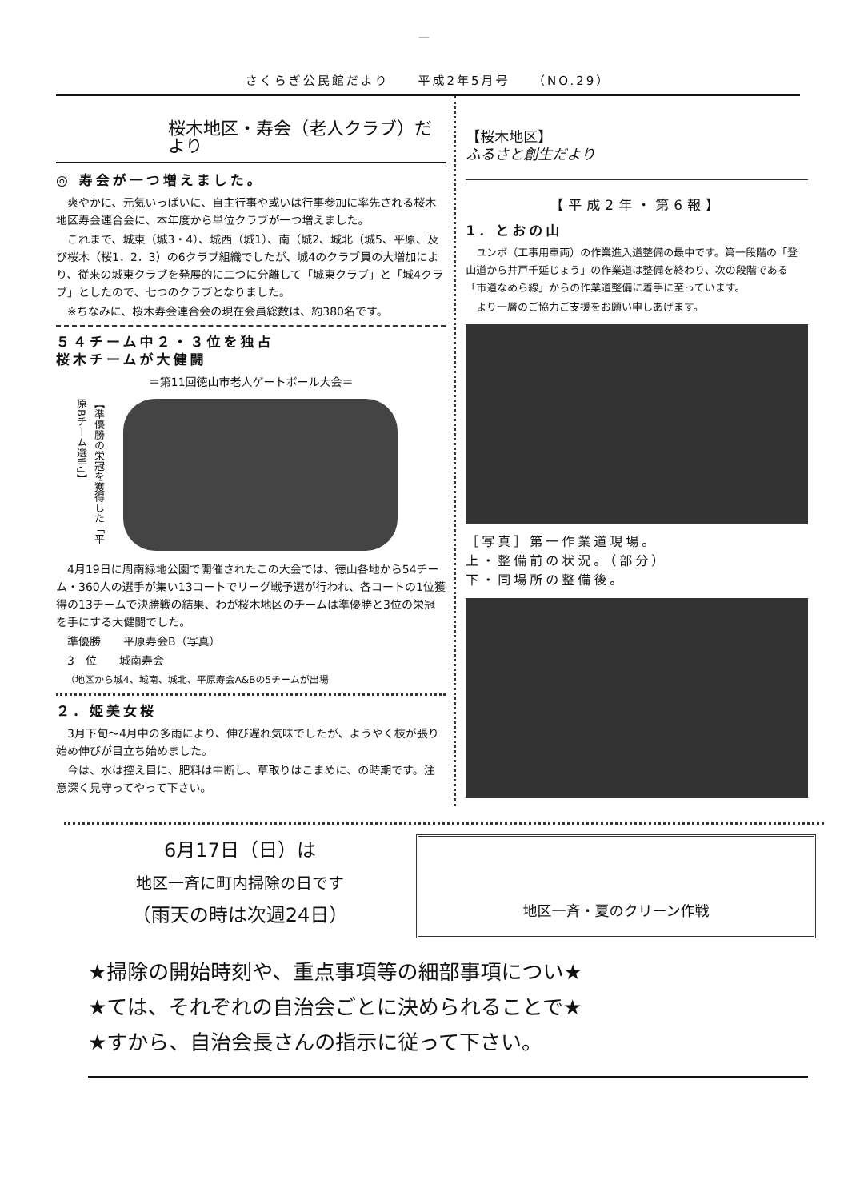—
さくらぎ公民館だより　　平成2年5月号　　（NO.29）
桜木地区・寿会（老人クラブ）だより
◎ 寿会が一つ増えました。
爽やかに、元気いっぱいに、自主行事や或いは行事参加に率先される桜木地区寿会連合会に、本年度から単位クラブが一つ増えました。
これまで、城東（城3・4）、城西（城1）、南（城2、城北（城5、平原、及び桜木（桜1．2．3）の6クラブ組織でしたが、城4のクラブ員の大増加により、従来の城東クラブを発展的に二つに分離して「城東クラブ」と「城4クラブ」としたので、七つのクラブとなりました。
※ちなみに、桜木寿会連合会の現在会員総数は、約380名です。
５４チーム中２・３位を独占
桜木チームが大健闘
＝第11回徳山市老人ゲートボール大会＝
【準優勝の栄冠を獲得した「平原Bチーム選手」】
4月19日に周南緑地公園で開催されたこの大会では、徳山各地から54チーム・360人の選手が集い13コートでリーグ戦予選が行われ、各コートの1位獲得の13チームで決勝戦の結果、わが桜木地区のチームは準優勝と3位の栄冠を手にする大健闘でした。
準優勝　　平原寿会B（写真）
3　位　　城南寿会
（地区から城4、城南、城北、平原寿会A&Bの5チームが出場
２．姫美女桜
3月下旬～4月中の多雨により、伸び遅れ気味でしたが、ようやく枝が張り始め伸びが目立ち始めました。
今は、水は控え目に、肥料は中断し、草取りはこまめに、の時期です。注意深く見守ってやって下さい。
【桜木地区】
ふるさと創生だより
【平成2年・第6報】
1．とおの山
ユンボ（工事用車両）の作業進入道整備の最中です。第一段階の「登山道から井戸千延じょう」の作業道は整備を終わり、次の段階である「市道なめら線」からの作業道整備に着手に至っています。
より一層のご協力ご支援をお願い申しあげます。
［写真］第一作業道現場。
上・整備前の状況。（部分）
下・同場所の整備後。
6月17日（日）は
地区一斉に町内掃除の日です
（雨天の時は次週24日）
地区一斉・夏のクリーン作戦
★掃除の開始時刻や、重点事項等の細部事項につい★
★ては、それぞれの自治会ごとに決められることで★
★すから、自治会長さんの指示に従って下さい。